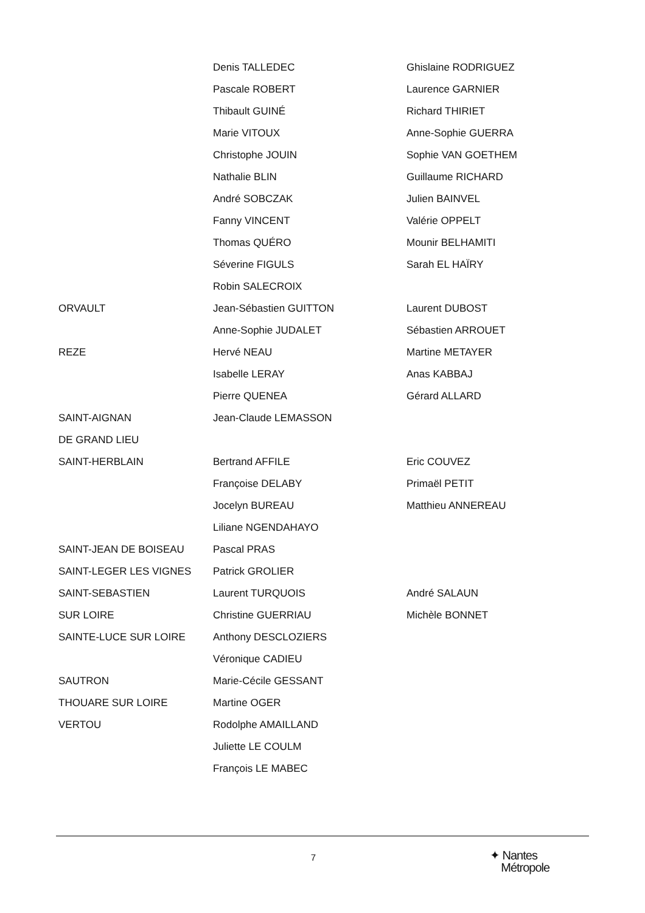| | Denis TALLEDEC | Ghislaine RODRIGUEZ |
| | Pascale ROBERT | Laurence GARNIER |
| | Thibault GUINÉ | Richard THIRIET |
| | Marie VITOUX | Anne-Sophie GUERRA |
| | Christophe JOUIN | Sophie VAN GOETHEM |
| | Nathalie BLIN | Guillaume RICHARD |
| | André SOBCZAK | Julien BAINVEL |
| | Fanny VINCENT | Valérie OPPELT |
| | Thomas QUÉRO | Mounir BELHAMITI |
| | Séverine FIGULS | Sarah EL HAÏRY |
| | Robin SALECROIX | |
| ORVAULT | Jean-Sébastien GUITTON | Laurent DUBOST |
| | Anne-Sophie JUDALET | Sébastien ARROUET |
| REZE | Hervé NEAU | Martine METAYER |
| | Isabelle LERAY | Anas KABBAJ |
| | Pierre QUENEA | Gérard ALLARD |
| SAINT-AIGNAN | Jean-Claude LEMASSON | |
| DE GRAND LIEU | | |
| SAINT-HERBLAIN | Bertrand AFFILE | Eric COUVEZ |
| | Françoise DELABY | Primaël PETIT |
| | Jocelyn BUREAU | Matthieu ANNEREAU |
| | Liliane NGENDAHAYO | |
| SAINT-JEAN DE BOISEAU | Pascal PRAS | |
| SAINT-LEGER LES VIGNES | Patrick GROLIER | |
| SAINT-SEBASTIEN | Laurent TURQUOIS | André SALAUN |
| SUR LOIRE | Christine GUERRIAU | Michèle BONNET |
| SAINTE-LUCE SUR LOIRE | Anthony DESCLOZIERS | |
| | Véronique CADIEU | |
| SAUTRON | Marie-Cécile GESSANT | |
| THOUARE SUR LOIRE | Martine OGER | |
| VERTOU | Rodolphe AMAILLAND | |
| | Juliette LE COULM | |
| | François LE MABEC | |
7
✦ Nantes
Métropole